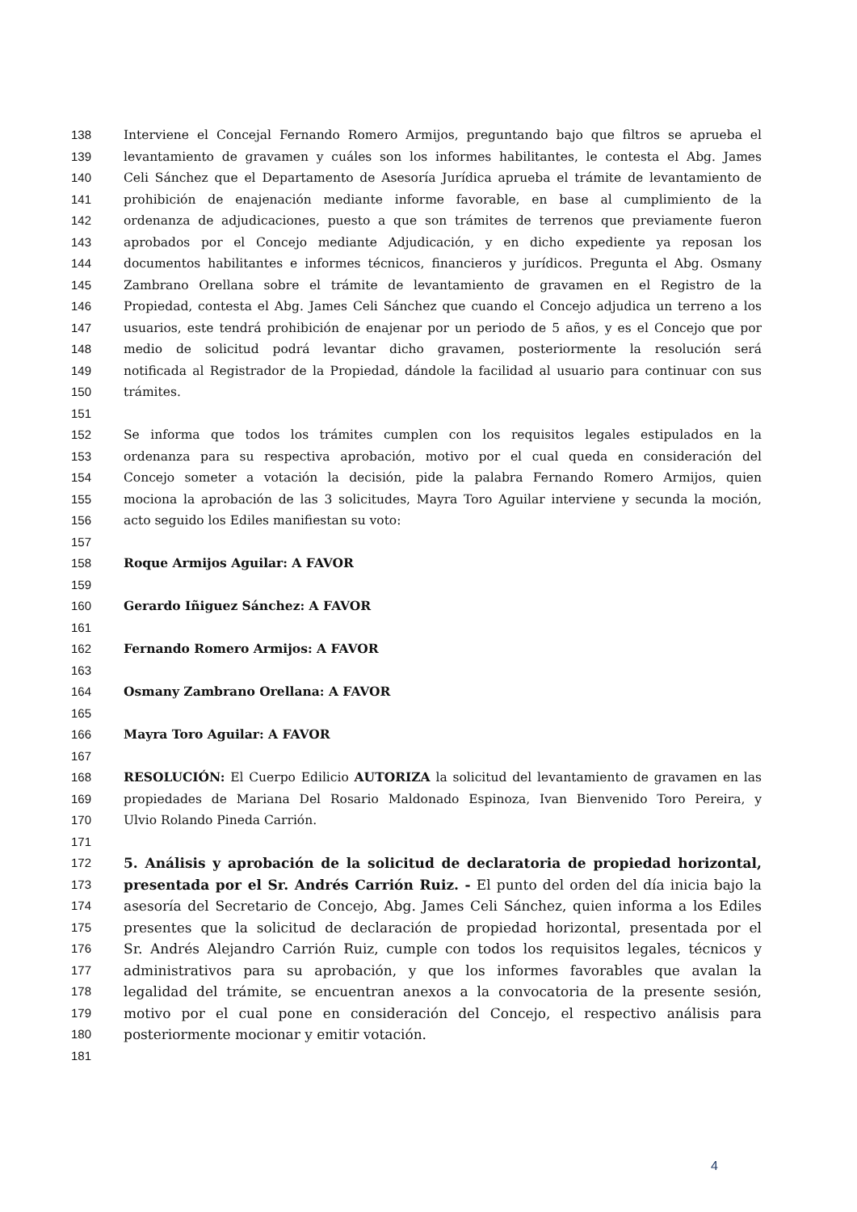138 Interviene el Concejal Fernando Romero Armijos, preguntando bajo que filtros se aprueba el
139 levantamiento de gravamen y cuáles son los informes habilitantes, le contesta el Abg. James
140 Celi Sánchez que el Departamento de Asesoría Jurídica aprueba el trámite de levantamiento de
141 prohibición de enajenación mediante informe favorable, en base al cumplimiento de la
142 ordenanza de adjudicaciones, puesto a que son trámites de terrenos que previamente fueron
143 aprobados por el Concejo mediante Adjudicación, y en dicho expediente ya reposan los
144 documentos habilitantes e informes técnicos, financieros y jurídicos. Pregunta el Abg. Osmany
145 Zambrano Orellana sobre el trámite de levantamiento de gravamen en el Registro de la
146 Propiedad, contesta el Abg. James Celi Sánchez que cuando el Concejo adjudica un terreno a los
147 usuarios, este tendrá prohibición de enajenar por un periodo de 5 años, y es el Concejo que por
148 medio de solicitud podrá levantar dicho gravamen, posteriormente la resolución será
149 notificada al Registrador de la Propiedad, dándole la facilidad al usuario para continuar con sus
150 trámites.
151
152 Se informa que todos los trámites cumplen con los requisitos legales estipulados en la
153 ordenanza para su respectiva aprobación, motivo por el cual queda en consideración del
154 Concejo someter a votación la decisión, pide la palabra Fernando Romero Armijos, quien
155 mociona la aprobación de las 3 solicitudes, Mayra Toro Aguilar interviene y secunda la moción,
156 acto seguido los Ediles manifiestan su voto:
157
158 Roque Armijos Aguilar: A FAVOR
159
160 Gerardo Iñiguez Sánchez: A FAVOR
161
162 Fernando Romero Armijos: A FAVOR
163
164 Osmany Zambrano Orellana: A FAVOR
165
166 Mayra Toro Aguilar: A FAVOR
167
168 RESOLUCIÓN: El Cuerpo Edilicio AUTORIZA la solicitud del levantamiento de gravamen en las
169 propiedades de Mariana Del Rosario Maldonado Espinoza, Ivan Bienvenido Toro Pereira, y
170 Ulvio Rolando Pineda Carrión.
171
172 5. Análisis y aprobación de la solicitud de declaratoria de propiedad horizontal,
173 presentada por el Sr. Andrés Carrión Ruiz. - El punto del orden del día inicia bajo la
174 asesoría del Secretario de Concejo, Abg. James Celi Sánchez, quien informa a los Ediles
175 presentes que la solicitud de declaración de propiedad horizontal, presentada por el
176 Sr. Andrés Alejandro Carrión Ruiz, cumple con todos los requisitos legales, técnicos y
177 administrativos para su aprobación, y que los informes favorables que avalan la
178 legalidad del trámite, se encuentran anexos a la convocatoria de la presente sesión,
179 motivo por el cual pone en consideración del Concejo, el respectivo análisis para
180 posteriormente mocionar y emitir votación.
181
4